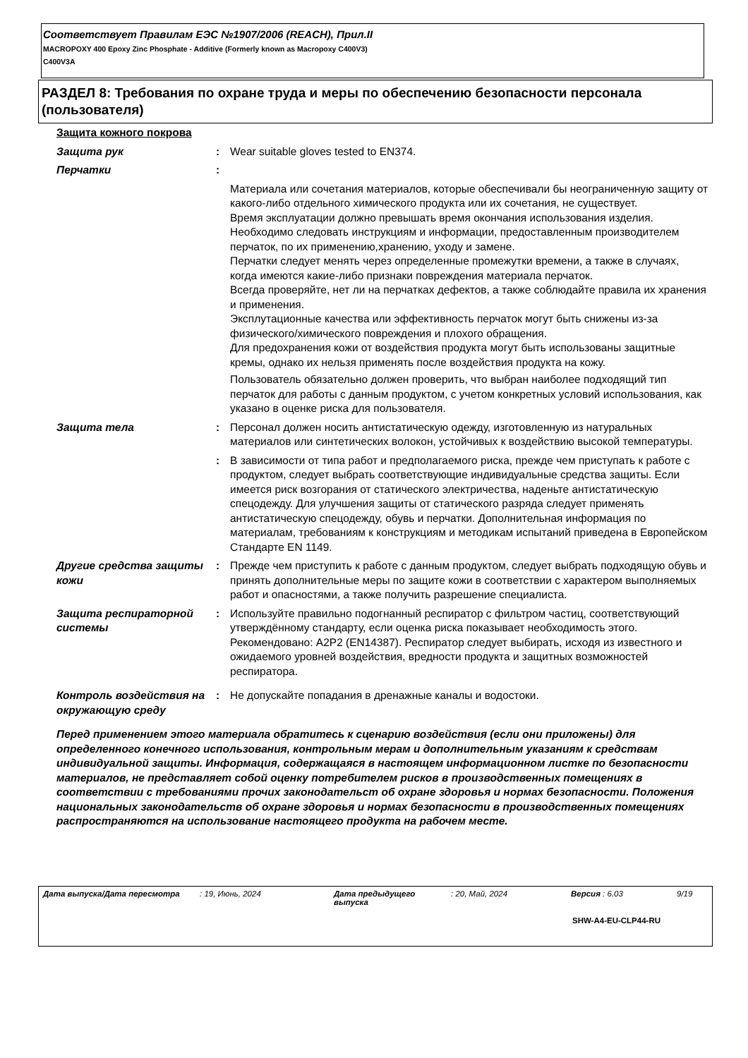Соответствует Правилам ЕЭС №1907/2006 (REACH), Прил.II
MACROPOXY 400 Epoxy Zinc Phosphate - Additive (Formerly known as Macropoxy C400V3)
C400V3A
РАЗДЕЛ 8: Требования по охране труда и меры по обеспечению безопасности персонала (пользователя)
Защита кожного покрова
Защита рук : Wear suitable gloves tested to EN374.
Перчатки :
Материала или сочетания материалов, которые обеспечивали бы неограниченную защиту от какого-либо отдельного химического продукта или их сочетания, не существует.
Время эксплуатации должно превышать время окончания использования изделия.
Необходимо следовать инструкциям и информации, предоставленным производителем перчаток, по их применению,хранению, уходу и замене.
Перчатки следует менять через определенные промежутки времени, а также в случаях, когда имеются какие-либо признаки повреждения материала перчаток.
Всегда проверяйте, нет ли на перчатках дефектов, а также соблюдайте правила их хранения и применения.
Эксплутационные качества или эффективность перчаток могут быть снижены из-за физического/химического повреждения и плохого обращения.
Для предохранения кожи от воздействия продукта могут быть использованы защитные кремы, однако их нельзя применять после воздействия продукта на кожу.
Пользователь обязательно должен проверить, что выбран наиболее подходящий тип перчаток для работы с данным продуктом, с учетом конкретных условий использования, как указано в оценке риска для пользователя.
Защита тела : Персонал должен носить антистатическую одежду, изготовленную из натуральных материалов или синтетических волокон, устойчивых к воздействию высокой температуры.
: В зависимости от типа работ и предполагаемого риска, прежде чем приступать к работе с продуктом, следует выбрать соответствующие индивидуальные средства защиты. Если имеется риск возгорания от статического электричества, наденьте антистатическую спецодежду. Для улучшения защиты от статического разряда следует применять антистатическую спецодежду, обувь и перчатки. Дополнительная информация по материалам, требованиям к конструкциям и методикам испытаний приведена в Европейском Стандарте EN 1149.
Другие средства защиты кожи
: Прежде чем приступить к работе с данным продуктом, следует выбрать подходящую обувь и принять дополнительные меры по защите кожи в соответствии с характером выполняемых работ и опасностями, а также получить разрешение специалиста.
Защита респираторной системы
: Используйте правильно подогнанный респиратор с фильтром частиц, соответствующий утверждённому стандарту, если оценка риска показывает необходимость этого. Рекомендовано: A2P2 (EN14387). Респиратор следует выбирать, исходя из известного и ожидаемого уровней воздействия, вредности продукта и защитных возможностей респиратора.
Контроль воздействия на окружающую среду
: Не допускайте попадания в дренажные каналы и водостоки.
Перед применением этого материала обратитесь к сценарию воздействия (если они приложены) для определенного конечного использования, контрольным мерам и дополнительным указаниям к средствам индивидуальной защиты. Информация, содержащаяся в настоящем информационном листке по безопасности материалов, не представляет собой оценку потребителем рисков в производственных помещениях в соответствии с требованиями прочих законодательст об охране здоровья и нормах безопасности. Положения национальных законодательств об охране здоровья и нормах безопасности в производственных помещениях распространяются на использование настоящего продукта на рабочем месте.
Дата выпуска/Дата пересмотра : 19, Июнь, 2024 Дата предыдущего выпуска : 20, Май, 2024 Версия : 6.03 9/19
SHW-A4-EU-CLP44-RU